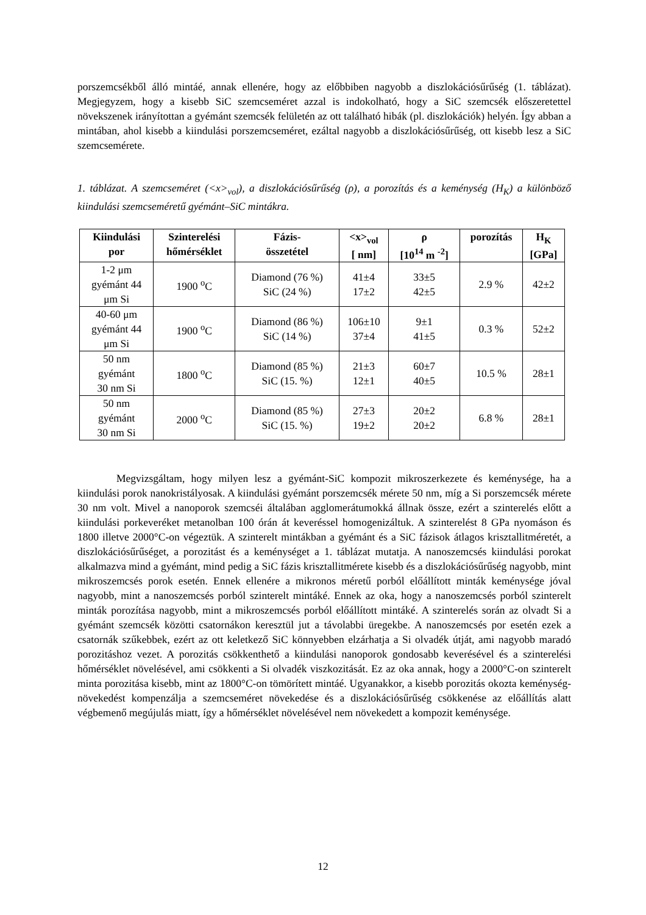porszemcsékből álló mintáé, annak ellenére, hogy az előbbiben nagyobb a diszlokációsűrűség (1. táblázat). Megjegyzem, hogy a kisebb SiC szemcseméret azzal is indokolható, hogy a SiC szemcsék előszeretettel növekszenek irányítottan a gyémánt szemcsék felületén az ott található hibák (pl. diszlokációk) helyén. Így abban a mintában, ahol kisebb a kiindulási porszemcseméret, ezáltal nagyobb a diszlokációsűrűség, ott kisebb lesz a SiC szemcsemérete.
1. táblázat. A szemcseméret (<x><sub>vol</sub>), a diszlokációsűrűség (ρ), a porozítás és a keménység (H<sub>K</sub>) a különböző kiindulási szemcseméretű gyémánt–SiC mintákra.
| Kiindulási por | Szinterelési hőmérséklet | Fázis- összetétel | <x><sub>vol</sub> [ nm] | ρ [10<sup>14</sup> m <sup>-2</sup>] | porozítás | H<sub>K</sub> [GPa] |
| --- | --- | --- | --- | --- | --- | --- |
| 1-2 μm gyémánt 44 μm Si | 1900 <sup>o</sup>C | Diamond (76 %) SiC (24 %) | 41±4 17±2 | 33±5 42±5 | 2.9 % | 42±2 |
| 40-60 μm gyémánt 44 μm Si | 1900 <sup>o</sup>C | Diamond (86 %) SiC (14 %) | 106±10 37±4 | 9±1 41±5 | 0.3 % | 52±2 |
| 50 nm gyémánt 30 nm Si | 1800 <sup>o</sup>C | Diamond (85 %) SiC (15. %) | 21±3 12±1 | 60±7 40±5 | 10.5 % | 28±1 |
| 50 nm gyémánt 30 nm Si | 2000 <sup>o</sup>C | Diamond (85 %) SiC (15. %) | 27±3 19±2 | 20±2 20±2 | 6.8 % | 28±1 |
Megvizsgáltam, hogy milyen lesz a gyémánt-SiC kompozit mikroszerkezete és keménysége, ha a kiindulási porok nanokristályosak. A kiindulási gyémánt porszemcsék mérete 50 nm, míg a Si porszemcsék mérete 30 nm volt. Mivel a nanoporok szemcséi általában agglomerátumokká állnak össze, ezért a szinterelés előtt a kiindulási porkeveréket metanolban 100 órán át keveréssel homogenizáltuk. A szinterelést 8 GPa nyomáson és 1800 illetve 2000°C-on végeztük. A szinterelt mintákban a gyémánt és a SiC fázisok átlagos krisztallitméretét, a diszlokációsűrűséget, a porozitást és a keménységet a 1. táblázat mutatja. A nanoszemcsés kiindulási porokat alkalmazva mind a gyémánt, mind pedig a SiC fázis krisztallitmérete kisebb és a diszlokációsűrűség nagyobb, mint mikroszemcsés porok esetén. Ennek ellenére a mikronos méretű porból előállított minták keménysége jóval nagyobb, mint a nanoszemcsés porból szinterelt mintáké. Ennek az oka, hogy a nanoszemcsés porból szinterelt minták porozítása nagyobb, mint a mikroszemcsés porból előállított mintáké. A szinterelés során az olvadt Si a gyémánt szemcsék közötti csatornákon keresztül jut a távolabbi üregekbe. A nanoszemcsés por esetén ezek a csatornák szűkebbek, ezért az ott keletkező SiC könnyebben elzárhatja a Si olvadék útját, ami nagyobb maradó porozitáshoz vezet. A porozitás csökkenthető a kiindulási nanoporok gondosabb keverésével és a szinterelési hőmérséklet növelésével, ami csökkenti a Si olvadék viszkozitását. Ez az oka annak, hogy a 2000°C-on szinterelt minta porozitása kisebb, mint az 1800°C-on tömörített mintáé. Ugyanakkor, a kisebb porozitás okozta keménység-növekedést kompenzálja a szemcseméret növekedése és a diszlokációsűrűség csökkenése az előállítás alatt végbemenő megújulás miatt, így a hőmérséklet növelésével nem növekedett a kompozit keménysége.
12